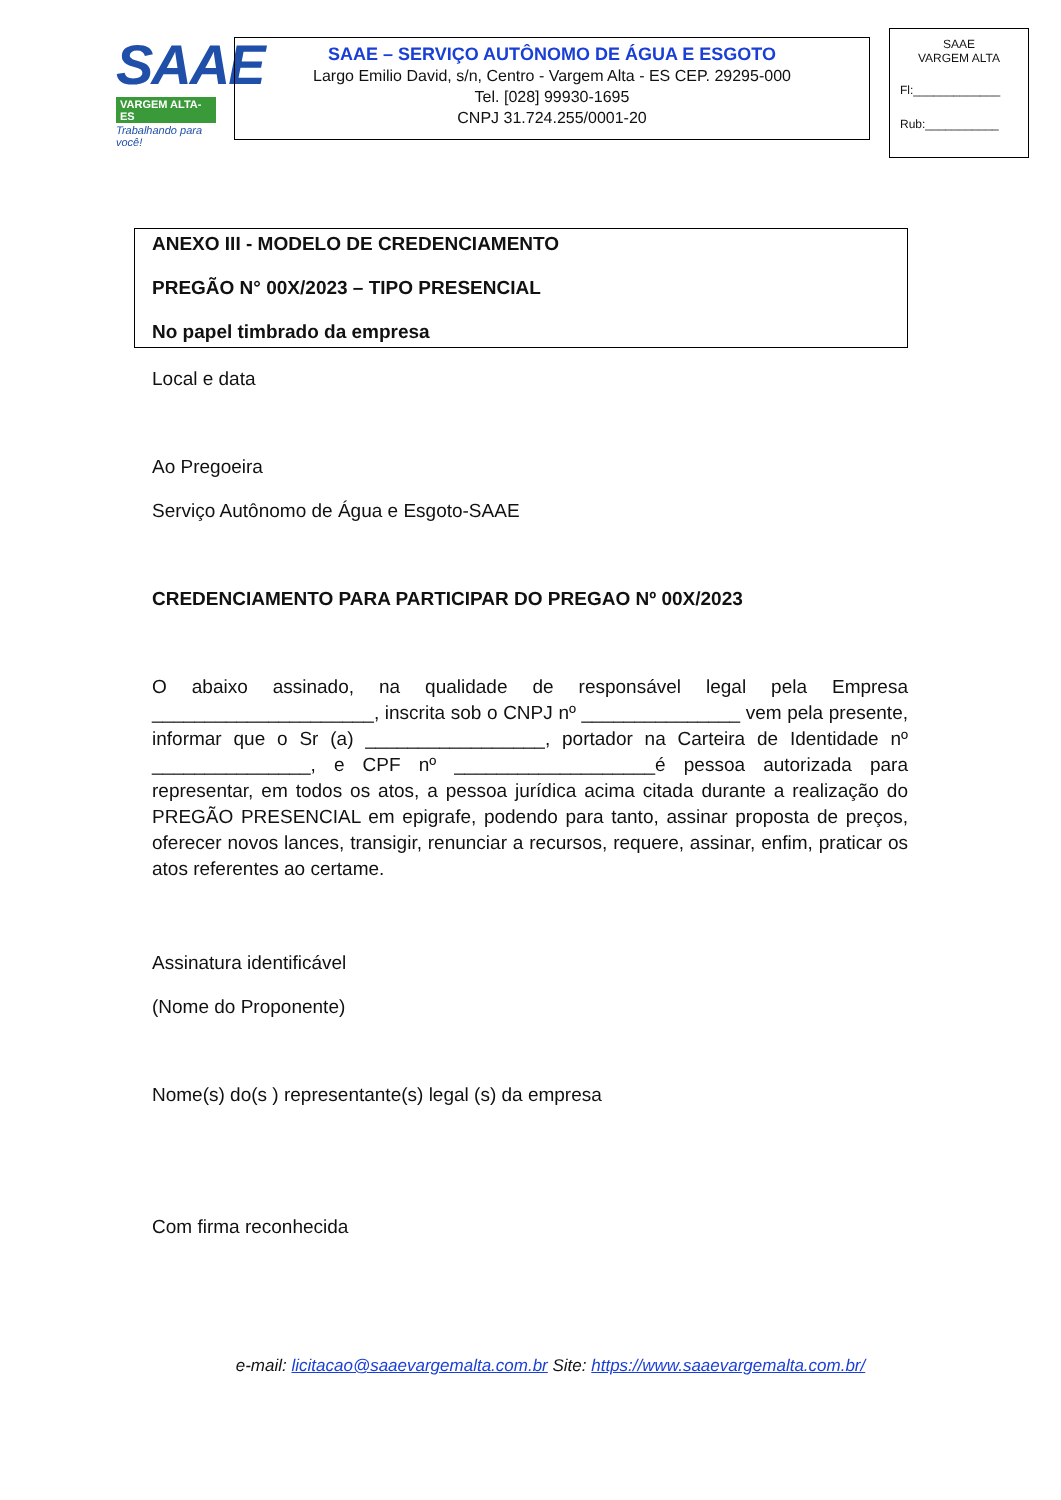SAAE
VARGEM ALTA-ES
Trabalhando para você!
SAAE – SERVIÇO AUTÔNOMO DE ÁGUA E ESGOTO
Largo Emilio David, s/n, Centro - Vargem Alta - ES CEP. 29295-000
Tel. [028] 99930-1695
CNPJ 31.724.255/0001-20
SAAE
VARGEM ALTA
Fl:_____________
Rub:___________
ANEXO III - MODELO DE CREDENCIAMENTO
PREGÃO N° 00X/2023 – TIPO PRESENCIAL
No papel timbrado da empresa
Local e data
Ao Pregoeira
Serviço Autônomo de Água e Esgoto-SAAE
CREDENCIAMENTO PARA PARTICIPAR DO PREGAO Nº 00X/2023
O abaixo assinado, na qualidade de responsável legal pela Empresa _____________________, inscrita sob o CNPJ nº _______________ vem pela presente, informar que o Sr (a) _________________, portador na Carteira de Identidade nº _______________, e CPF nº ___________________é pessoa autorizada para representar, em todos os atos, a pessoa jurídica acima citada durante a realização do PREGÃO PRESENCIAL em epigrafe, podendo para tanto, assinar proposta de preços, oferecer novos lances, transigir, renunciar a recursos, requere, assinar, enfim, praticar os atos referentes ao certame.
Assinatura identificável
(Nome do Proponente)
Nome(s) do(s ) representante(s) legal (s) da empresa
Com firma reconhecida
e-mail: licitacao@saaevargemalta.com.br Site: https://www.saaevargemalta.com.br/